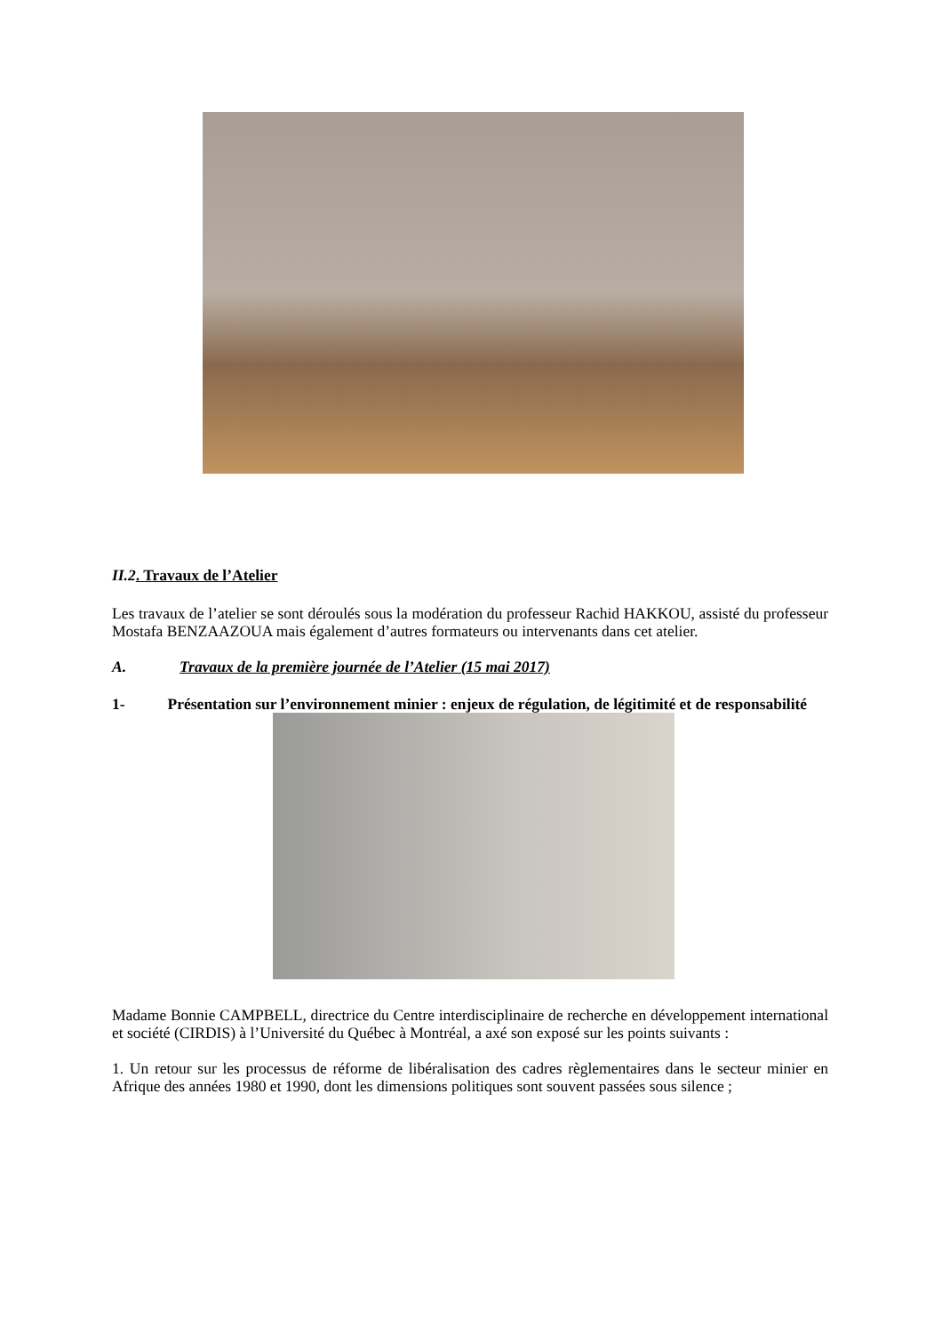II.2. Travaux de l’Atelier
Les travaux de l’atelier se sont déroulés sous la modération du professeur Rachid HAKKOU, assisté du professeur Mostafa BENZAAZOUA mais également d’autres formateurs ou intervenants dans cet atelier.
A. Travaux de la première journée de l’Atelier (15 mai 2017)
1- Présentation sur l’environnement minier : enjeux de régulation, de légitimité et de responsabilité
Madame Bonnie CAMPBELL, directrice du Centre interdisciplinaire de recherche en développement international et société (CIRDIS) à l’Université du Québec à Montréal, a axé son exposé sur les points suivants :
1. Un retour sur les processus de réforme de libéralisation des cadres règlementaires dans le secteur minier en Afrique des années 1980 et 1990, dont les dimensions politiques sont souvent passées sous silence ;